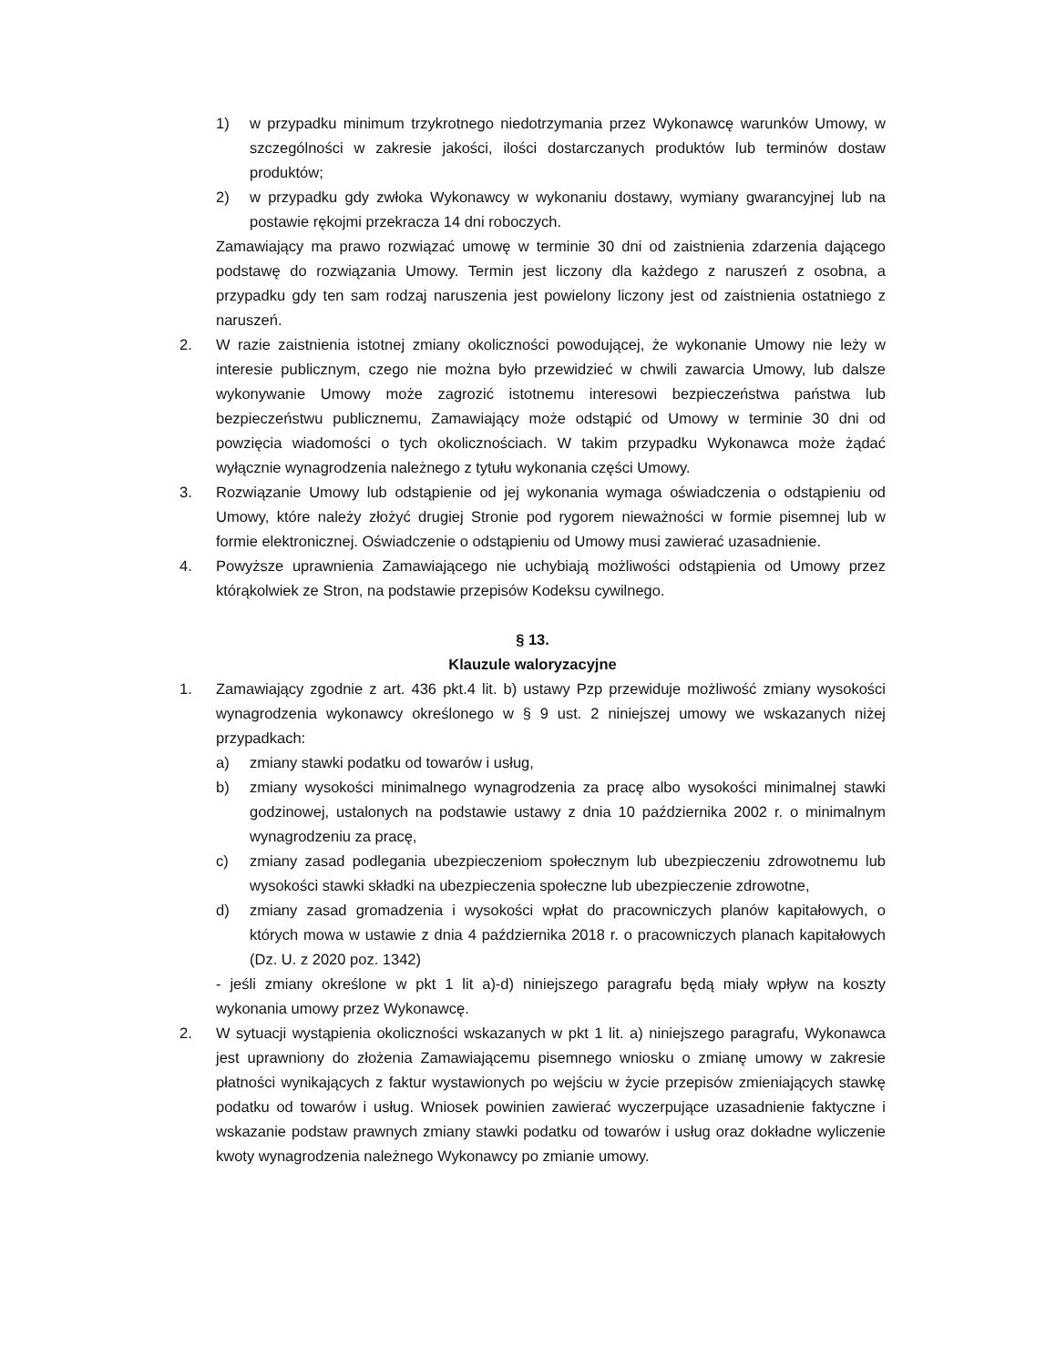1) w przypadku minimum trzykrotnego niedotrzymania przez Wykonawcę warunków Umowy, w szczególności w zakresie jakości, ilości dostarczanych produktów lub terminów dostaw produktów;
2) w przypadku gdy zwłoka Wykonawcy w wykonaniu dostawy, wymiany gwarancyjnej lub na postawie rękojmi przekracza 14 dni roboczych.
Zamawiający ma prawo rozwiązać umowę w terminie 30 dni od zaistnienia zdarzenia dającego podstawę do rozwiązania Umowy. Termin jest liczony dla każdego z naruszeń z osobna, a przypadku gdy ten sam rodzaj naruszenia jest powielony liczony jest od zaistnienia ostatniego z naruszeń.
2. W razie zaistnienia istotnej zmiany okoliczności powodującej, że wykonanie Umowy nie leży w interesie publicznym, czego nie można było przewidzieć w chwili zawarcia Umowy, lub dalsze wykonywanie Umowy może zagrozić istotnemu interesowi bezpieczeństwa państwa lub bezpieczeństwu publicznemu, Zamawiający może odstąpić od Umowy w terminie 30 dni od powzięcia wiadomości o tych okolicznościach. W takim przypadku Wykonawca może żądać wyłącznie wynagrodzenia należnego z tytułu wykonania części Umowy.
3. Rozwiązanie Umowy lub odstąpienie od jej wykonania wymaga oświadczenia o odstąpieniu od Umowy, które należy złożyć drugiej Stronie pod rygorem nieważności w formie pisemnej lub w formie elektronicznej. Oświadczenie o odstąpieniu od Umowy musi zawierać uzasadnienie.
4. Powyższe uprawnienia Zamawiającego nie uchybiają możliwości odstąpienia od Umowy przez którąkolwiek ze Stron, na podstawie przepisów Kodeksu cywilnego.
§ 13.
Klauzule waloryzacyjne
1. Zamawiający zgodnie z art. 436 pkt.4 lit. b) ustawy Pzp przewiduje możliwość zmiany wysokości wynagrodzenia wykonawcy określonego w § 9 ust. 2 niniejszej umowy we wskazanych niżej przypadkach:
a) zmiany stawki podatku od towarów i usług,
b) zmiany wysokości minimalnego wynagrodzenia za pracę albo wysokości minimalnej stawki godzinowej, ustalonych na podstawie ustawy z dnia 10 października 2002 r. o minimalnym wynagrodzeniu za pracę,
c) zmiany zasad podlegania ubezpieczeniom społecznym lub ubezpieczeniu zdrowotnemu lub wysokości stawki składki na ubezpieczenia społeczne lub ubezpieczenie zdrowotne,
d) zmiany zasad gromadzenia i wysokości wpłat do pracowniczych planów kapitałowych, o których mowa w ustawie z dnia 4 października 2018 r. o pracowniczych planach kapitałowych (Dz. U. z 2020 poz. 1342)
- jeśli zmiany określone w pkt 1 lit a)-d) niniejszego paragrafu będą miały wpływ na koszty wykonania umowy przez Wykonawcę.
2. W sytuacji wystąpienia okoliczności wskazanych w pkt 1 lit. a) niniejszego paragrafu, Wykonawca jest uprawniony do złożenia Zamawiającemu pisemnego wniosku o zmianę umowy w zakresie płatności wynikających z faktur wystawionych po wejściu w życie przepisów zmieniających stawkę podatku od towarów i usług. Wniosek powinien zawierać wyczerpujące uzasadnienie faktyczne i wskazanie podstaw prawnych zmiany stawki podatku od towarów i usług oraz dokładne wyliczenie kwoty wynagrodzenia należnego Wykonawcy po zmianie umowy.